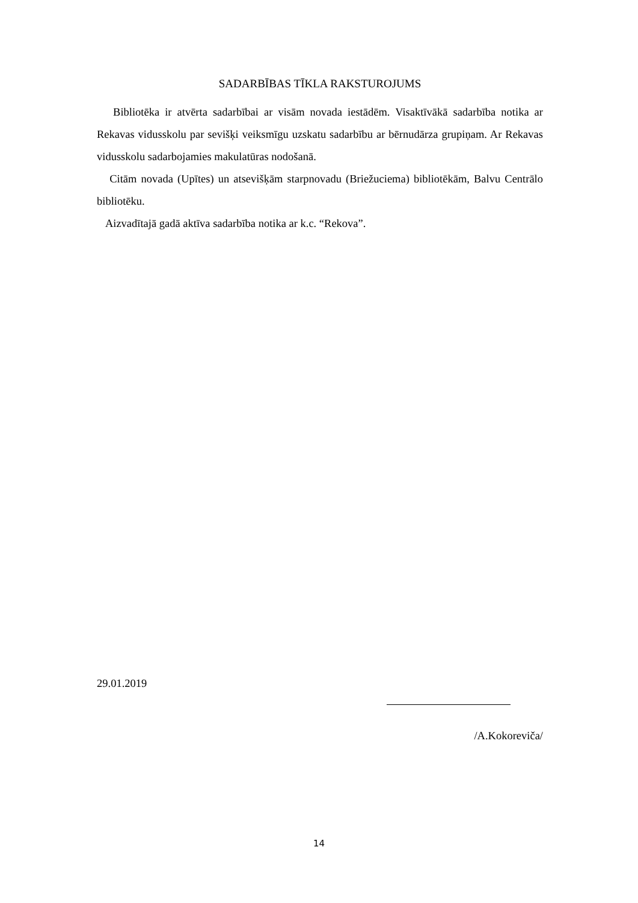SADARBĪBAS TĪKLA RAKSTUROJUMS
Bibliotēka ir atvērta sadarbībai ar visām novada iestādēm. Visaktīvākā sadarbība notika ar Rekavas vidusskolu par sevišķi veiksmīgu uzskatu sadarbību ar bērnudārza grupiņam. Ar Rekavas vidusskolu sadarbojamies makulatūras nodošanā.
Citām novada (Upītes) un atsevišķām starpnovadu (Briežuciema) bibliotēkām, Balvu Centrālo bibliotēku.
Aizvadītajā gadā aktīva sadarbība notika ar k.c. “Rekova”.
29.01.2019
/A.Kokoreviča/
14